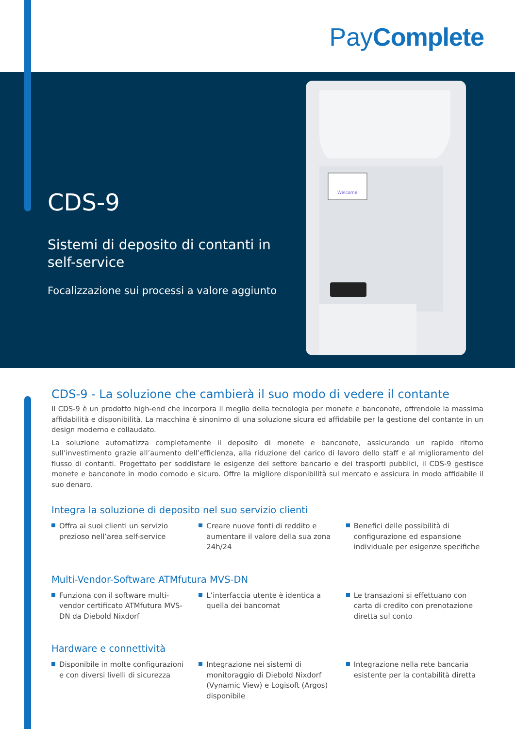PayComplete
Welcome
CDS-9
Sistemi di deposito di contanti in self-service
Focalizzazione sui processi a valore aggiunto
CDS-9 - La soluzione che cambierà il suo modo di vedere il contante
Il CDS-9 è un prodotto high-end che incorpora il meglio della tecnologia per monete e banconote, offrendole la massima affidabilità e disponibilità. La macchina è sinonimo di una soluzione sicura ed affidabile per la gestione del contante in un design moderno e collaudato.
La soluzione automatizza completamente il deposito di monete e banconote, assicurando un rapido ritorno sull’investimento grazie all’aumento dell’efficienza, alla riduzione del carico di lavoro dello staff e al miglioramento del flusso di contanti. Progettato per soddisfare le esigenze del settore bancario e dei trasporti pubblici, il CDS-9 gestisce monete e banconote in modo comodo e sicuro. Offre la migliore disponibilità sul mercato e assicura in modo affidabile il suo denaro.
Integra la soluzione di deposito nel suo servizio clienti
Offra ai suoi clienti un servizio prezioso nell’area self-service
Creare nuove fonti di reddito e aumentare il valore della sua zona 24h/24
Benefici delle possibilità di configurazione ed espansione individuale per esigenze specifiche
Multi-Vendor-Software ATMfutura MVS-DN
Funziona con il software multi-vendor certificato ATMfutura MVS-DN da Diebold Nixdorf
L’interfaccia utente è identica a quella dei bancomat
Le transazioni si effettuano con carta di credito con prenotazione diretta sul conto
Hardware e connettività
Disponibile in molte configurazioni e con diversi livelli di sicurezza
Integrazione nei sistemi di monitorag­gio di Diebold Nixdorf (Vynamic View) e Logisoft (Argos) disponibile
Integrazione nella rete bancaria esistente per la contabilità diretta